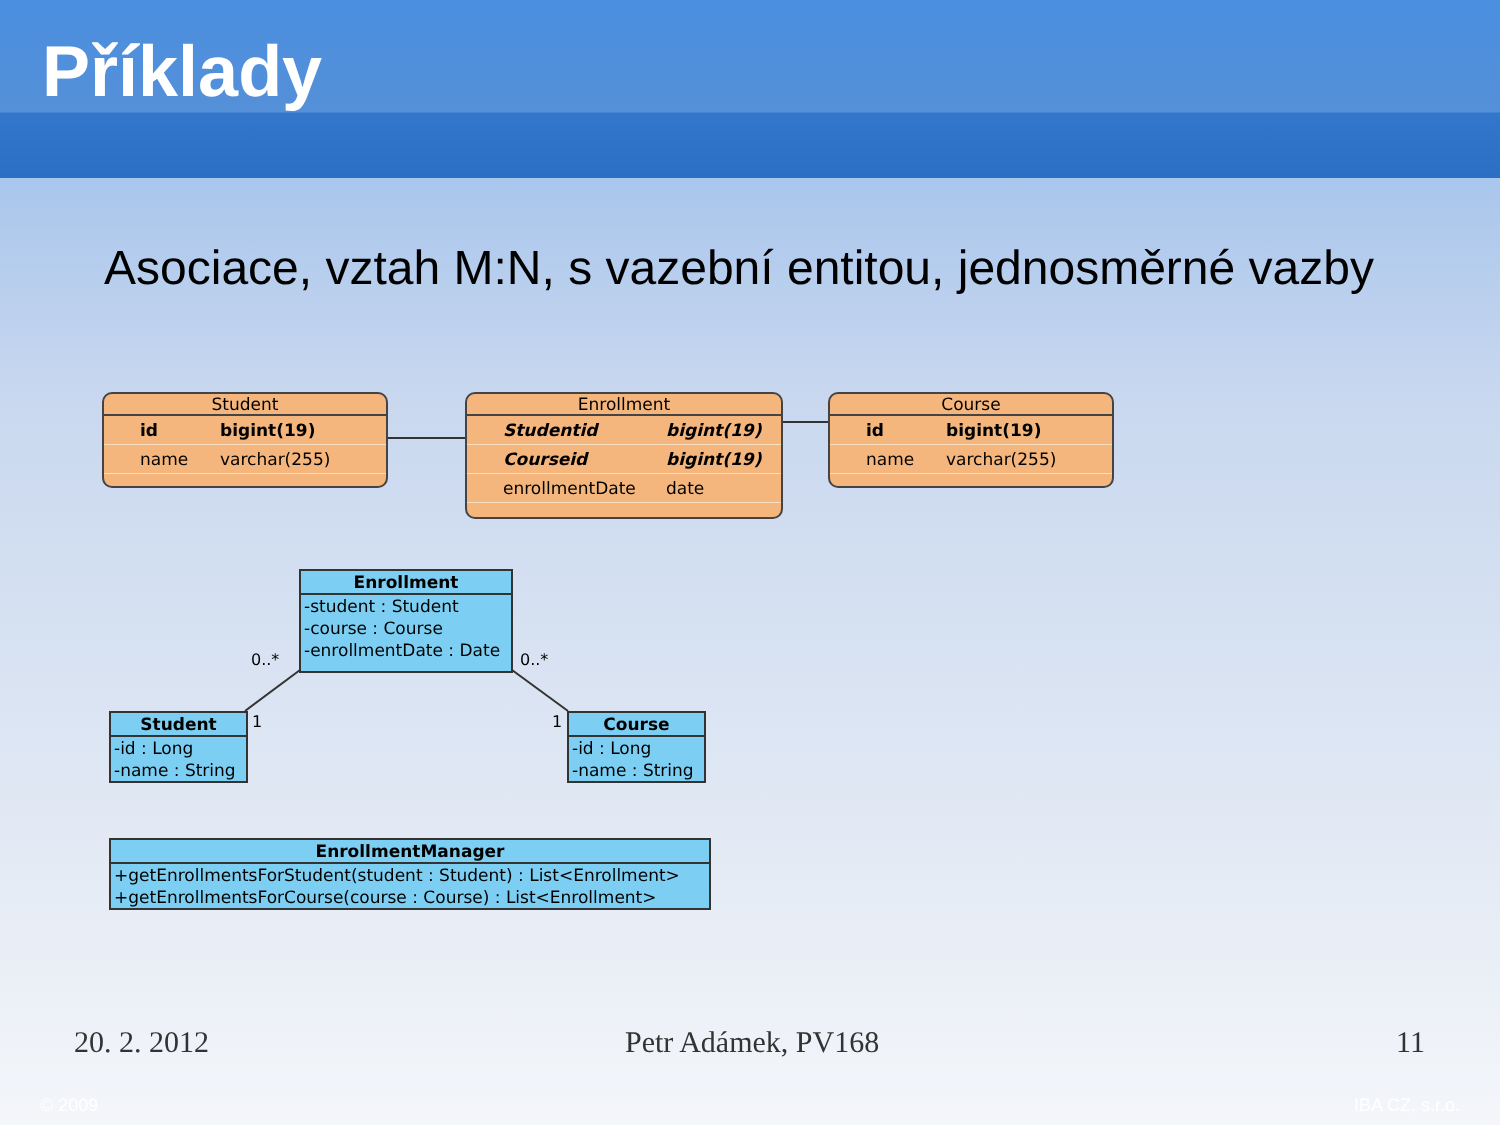Příklady
Asociace, vztah M:N, s vazební entitou, jednosměrné vazby
Student
id bigint(19)
name varchar(255)
Enrollment
Studentid bigint(19)
Courseid bigint(19)
enrollmentDate date
Course
id bigint(19)
name varchar(255)
Enrollment
-student : Student
-course : Course
-enrollmentDate : Date
0..* 0..*
1 1
Student
-id : Long
-name : String
Course
-id : Long
-name : String
EnrollmentManager
+getEnrollmentsForStudent(student : Student) : List<Enrollment>
+getEnrollmentsForCourse(course : Course) : List<Enrollment>
20. 2. 2012 Petr Adámek, PV168 11
© 2009 IBA CZ, s.r.o.